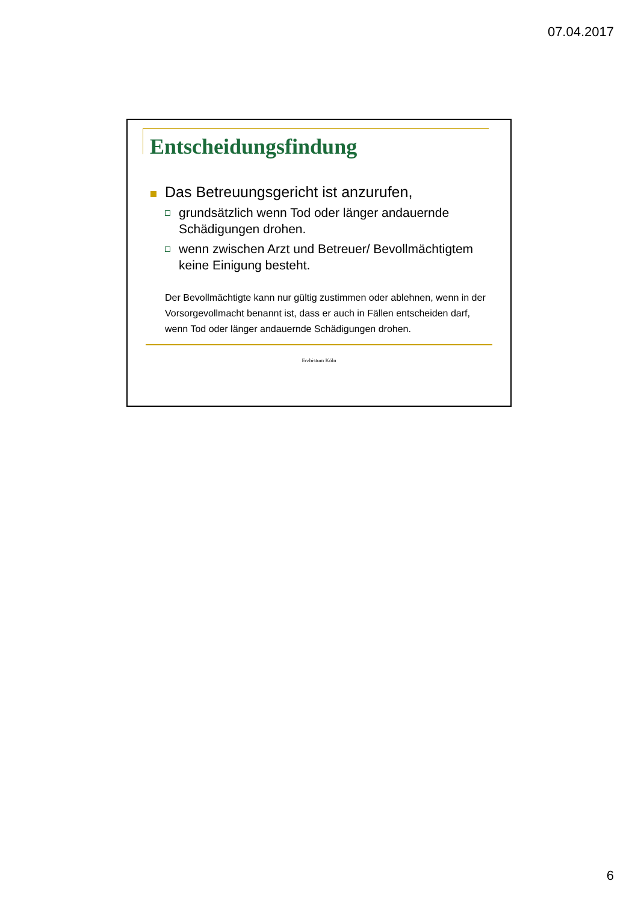07.04.2017
Entscheidungsfindung
Das Betreuungsgericht ist anzurufen,
grundsätzlich wenn Tod oder länger andauernde Schädigungen drohen.
wenn zwischen Arzt und Betreuer/ Bevollmächtigtem keine Einigung besteht.
Der Bevollmächtigte kann nur gültig zustimmen oder ablehnen, wenn in der Vorsorgevollmacht benannt ist, dass er auch in Fällen entscheiden darf, wenn Tod oder länger andauernde Schädigungen drohen.
Erzbistum Köln
6